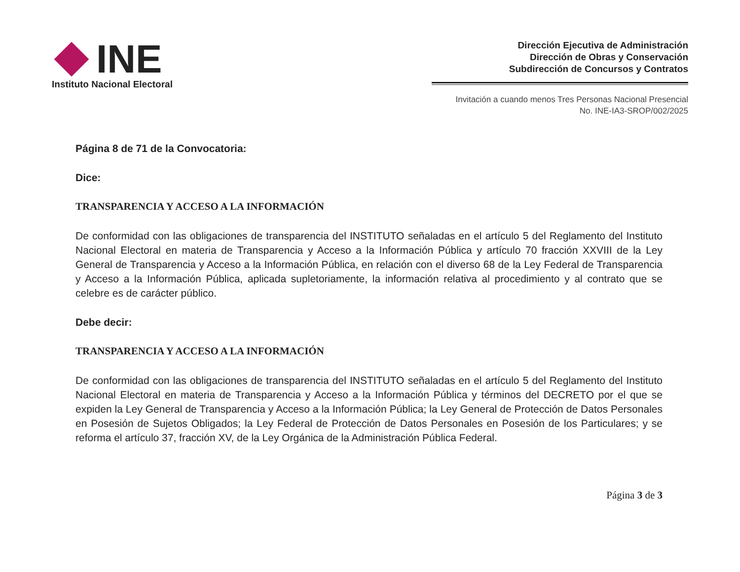INE
Instituto Nacional Electoral
Dirección Ejecutiva de Administración
Dirección de Obras y Conservación
Subdirección de Concursos y Contratos
Invitación a cuando menos Tres Personas Nacional Presencial
No. INE-IA3-SROP/002/2025
Página 8 de 71 de la Convocatoria:
Dice:
TRANSPARENCIA Y ACCESO A LA INFORMACIÓN
De conformidad con las obligaciones de transparencia del INSTITUTO señaladas en el artículo 5 del Reglamento del Instituto Nacional Electoral en materia de Transparencia y Acceso a la Información Pública y artículo 70 fracción XXVIII de la Ley General de Transparencia y Acceso a la Información Pública, en relación con el diverso 68 de la Ley Federal de Transparencia y Acceso a la Información Pública, aplicada supletoriamente, la información relativa al procedimiento y al contrato que se celebre es de carácter público.
Debe decir:
TRANSPARENCIA Y ACCESO A LA INFORMACIÓN
De conformidad con las obligaciones de transparencia del INSTITUTO señaladas en el artículo 5 del Reglamento del Instituto Nacional Electoral en materia de Transparencia y Acceso a la Información Pública y términos del DECRETO por el que se expiden la Ley General de Transparencia y Acceso a la Información Pública; la Ley General de Protección de Datos Personales en Posesión de Sujetos Obligados; la Ley Federal de Protección de Datos Personales en Posesión de los Particulares; y se reforma el artículo 37, fracción XV, de la Ley Orgánica de la Administración Pública Federal.
Página 3 de 3